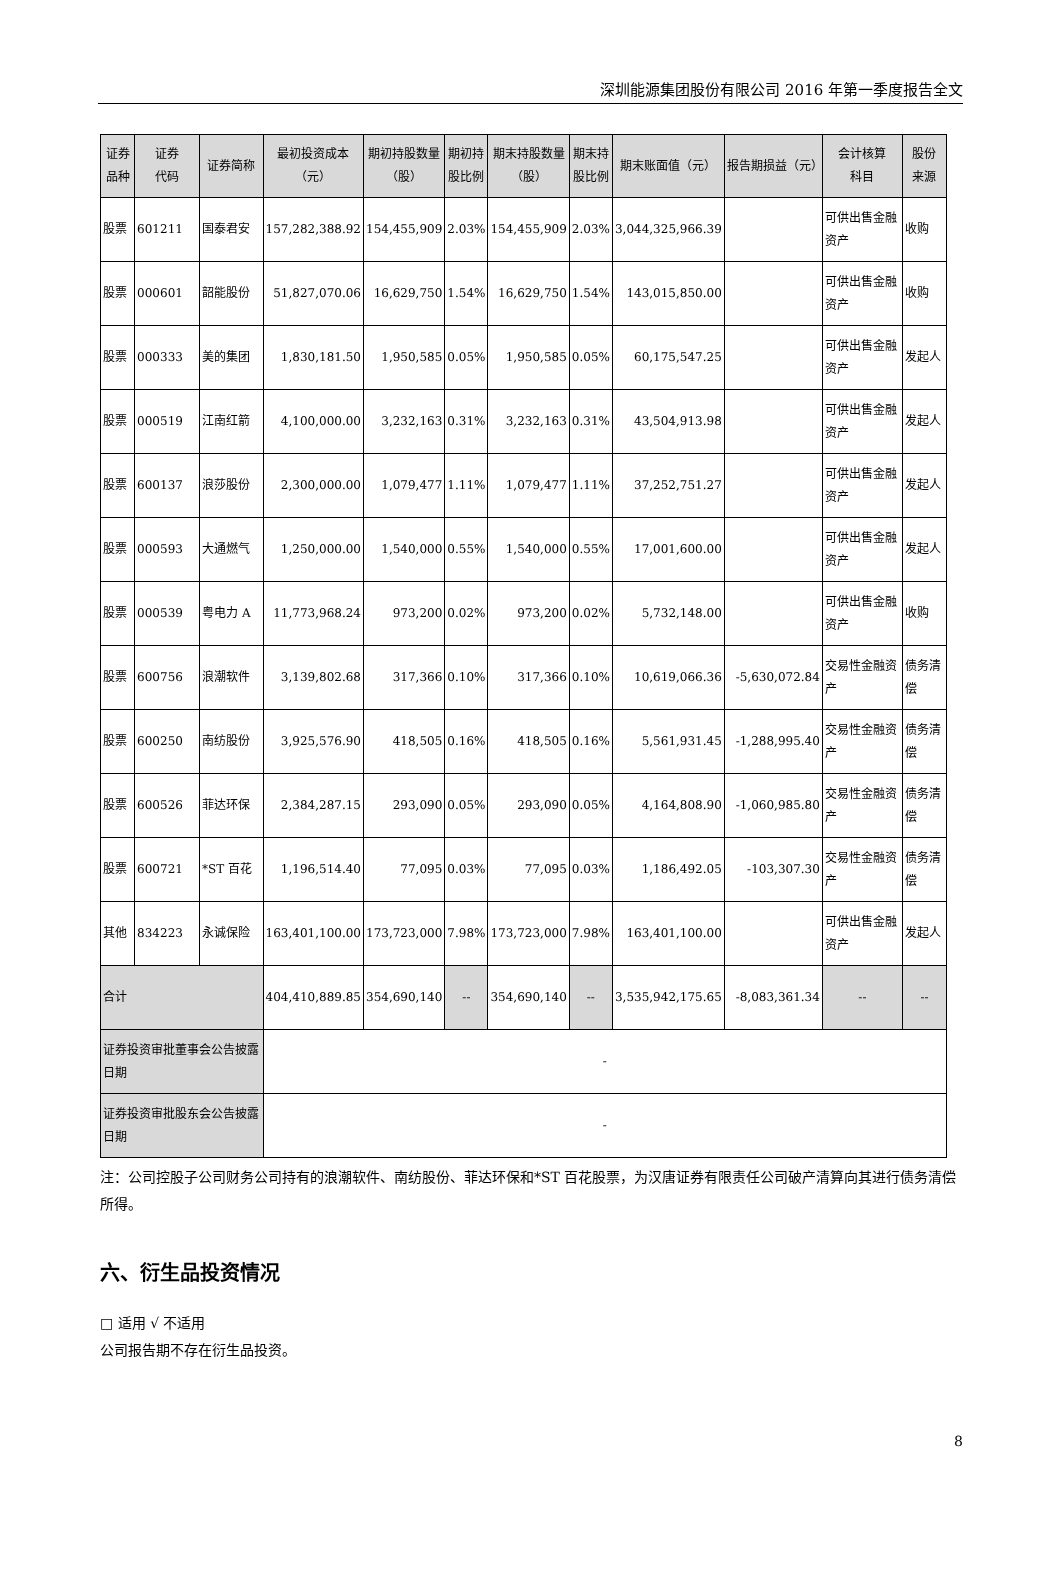深圳能源集团股份有限公司 2016 年第一季度报告全文
| 证券 品种 | 证券 代码 | 证券简称 | 最初投资成本 （元） | 期初持股数量 （股） | 期初持 股比例 | 期末持股数量 （股） | 期末持 股比例 | 期末账面值（元） | 报告期损益（元） | 会计核算 科目 | 股份 来源 |
| --- | --- | --- | --- | --- | --- | --- | --- | --- | --- | --- | --- |
| 股票 | 601211 | 国泰君安 | 157,282,388.92 | 154,455,909 | 2.03% | 154,455,909 | 2.03% | 3,044,325,966.39 | | 可供出售金融资产 | 收购 |
| 股票 | 000601 | 韶能股份 | 51,827,070.06 | 16,629,750 | 1.54% | 16,629,750 | 1.54% | 143,015,850.00 | | 可供出售金融资产 | 收购 |
| 股票 | 000333 | 美的集团 | 1,830,181.50 | 1,950,585 | 0.05% | 1,950,585 | 0.05% | 60,175,547.25 | | 可供出售金融资产 | 发起人 |
| 股票 | 000519 | 江南红箭 | 4,100,000.00 | 3,232,163 | 0.31% | 3,232,163 | 0.31% | 43,504,913.98 | | 可供出售金融资产 | 发起人 |
| 股票 | 600137 | 浪莎股份 | 2,300,000.00 | 1,079,477 | 1.11% | 1,079,477 | 1.11% | 37,252,751.27 | | 可供出售金融资产 | 发起人 |
| 股票 | 000593 | 大通燃气 | 1,250,000.00 | 1,540,000 | 0.55% | 1,540,000 | 0.55% | 17,001,600.00 | | 可供出售金融资产 | 发起人 |
| 股票 | 000539 | 粤电力 A | 11,773,968.24 | 973,200 | 0.02% | 973,200 | 0.02% | 5,732,148.00 | | 可供出售金融资产 | 收购 |
| 股票 | 600756 | 浪潮软件 | 3,139,802.68 | 317,366 | 0.10% | 317,366 | 0.10% | 10,619,066.36 | -5,630,072.84 | 交易性金融资产 | 债务清偿 |
| 股票 | 600250 | 南纺股份 | 3,925,576.90 | 418,505 | 0.16% | 418,505 | 0.16% | 5,561,931.45 | -1,288,995.40 | 交易性金融资产 | 债务清偿 |
| 股票 | 600526 | 菲达环保 | 2,384,287.15 | 293,090 | 0.05% | 293,090 | 0.05% | 4,164,808.90 | -1,060,985.80 | 交易性金融资产 | 债务清偿 |
| 股票 | 600721 | *ST 百花 | 1,196,514.40 | 77,095 | 0.03% | 77,095 | 0.03% | 1,186,492.05 | -103,307.30 | 交易性金融资产 | 债务清偿 |
| 其他 | 834223 | 永诚保险 | 163,401,100.00 | 173,723,000 | 7.98% | 173,723,000 | 7.98% | 163,401,100.00 | | 可供出售金融资产 | 发起人 |
| 合计 | | | 404,410,889.85 | 354,690,140 | -- | 354,690,140 | -- | 3,535,942,175.65 | -8,083,361.34 | -- | -- |
| 证券投资审批董事会公告披露日期 | | | - | | | | | | | | |
| 证券投资审批股东会公告披露日期 | | | - | | | | | | | | |
注：公司控股子公司财务公司持有的浪潮软件、南纺股份、菲达环保和*ST 百花股票，为汉唐证券有限责任公司破产清算向其进行债务清偿所得。
六、衍生品投资情况
□ 适用 √ 不适用
公司报告期不存在衍生品投资。
8